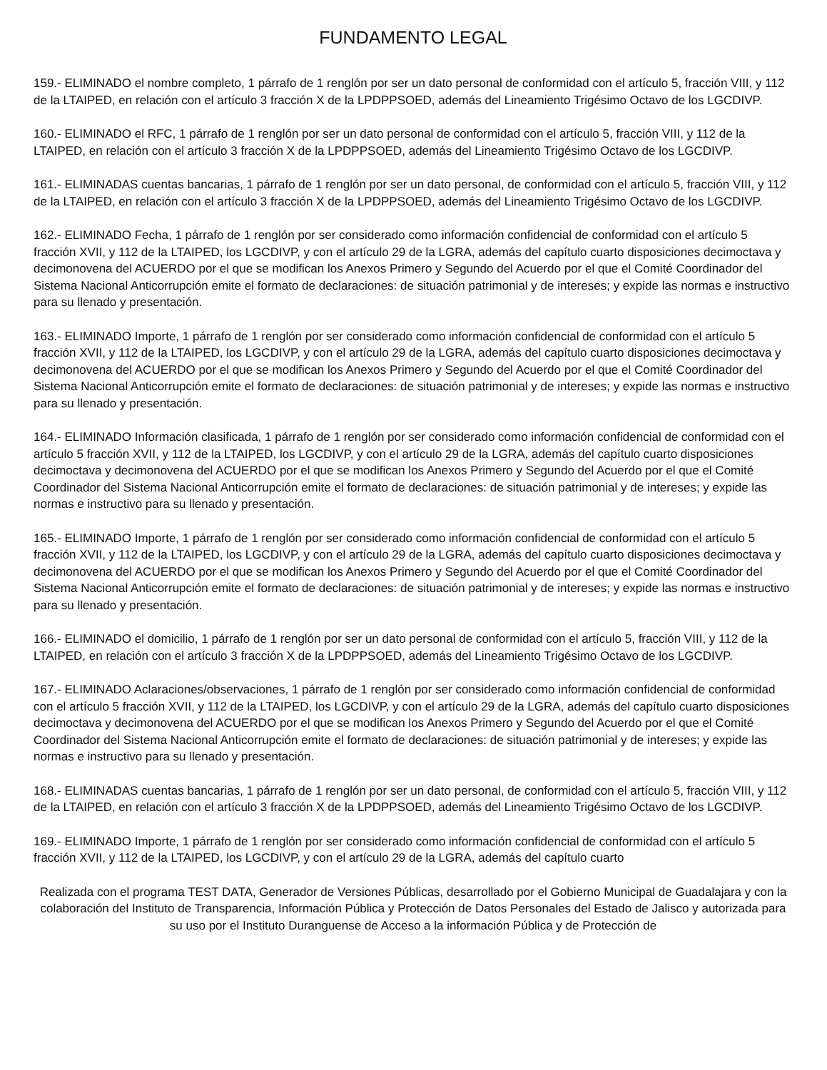FUNDAMENTO LEGAL
159.- ELIMINADO el nombre completo, 1 párrafo de 1 renglón por ser un dato personal de conformidad con el artículo 5, fracción VIII, y 112 de la LTAIPED, en relación con el artículo 3 fracción X de la LPDPPSOED, además del Lineamiento Trigésimo Octavo de los LGCDIVP.
160.- ELIMINADO el RFC, 1 párrafo de 1 renglón por ser un dato personal de conformidad con el artículo 5, fracción VIII, y 112 de la LTAIPED, en relación con el artículo 3 fracción X de la LPDPPSOED, además del Lineamiento Trigésimo Octavo de los LGCDIVP.
161.- ELIMINADAS cuentas bancarias, 1 párrafo de 1 renglón por ser un dato personal, de conformidad con el artículo 5, fracción VIII, y 112 de la LTAIPED, en relación con el artículo 3 fracción X de la LPDPPSOED, además del Lineamiento Trigésimo Octavo de los LGCDIVP.
162.- ELIMINADO Fecha, 1 párrafo de 1 renglón por ser considerado como información confidencial de conformidad con el artículo 5 fracción XVII, y 112 de la LTAIPED, los LGCDIVP, y con el artículo 29 de la LGRA, además del capítulo cuarto disposiciones decimoctava y decimonovena del ACUERDO por el que se modifican los Anexos Primero y Segundo del Acuerdo por el que el Comité Coordinador del Sistema Nacional Anticorrupción emite el formato de declaraciones: de situación patrimonial y de intereses; y expide las normas e instructivo para su llenado y presentación.
163.- ELIMINADO Importe, 1 párrafo de 1 renglón por ser considerado como información confidencial de conformidad con el artículo 5 fracción XVII, y 112 de la LTAIPED, los LGCDIVP, y con el artículo 29 de la LGRA, además del capítulo cuarto disposiciones decimoctava y decimonovena del ACUERDO por el que se modifican los Anexos Primero y Segundo del Acuerdo por el que el Comité Coordinador del Sistema Nacional Anticorrupción emite el formato de declaraciones: de situación patrimonial y de intereses; y expide las normas e instructivo para su llenado y presentación.
164.- ELIMINADO Información clasificada, 1 párrafo de 1 renglón por ser considerado como información confidencial de conformidad con el artículo 5 fracción XVII, y 112 de la LTAIPED, los LGCDIVP, y con el artículo 29 de la LGRA, además del capítulo cuarto disposiciones decimoctava y decimonovena del ACUERDO por el que se modifican los Anexos Primero y Segundo del Acuerdo por el que el Comité Coordinador del Sistema Nacional Anticorrupción emite el formato de declaraciones: de situación patrimonial y de intereses; y expide las normas e instructivo para su llenado y presentación.
165.- ELIMINADO Importe, 1 párrafo de 1 renglón por ser considerado como información confidencial de conformidad con el artículo 5 fracción XVII, y 112 de la LTAIPED, los LGCDIVP, y con el artículo 29 de la LGRA, además del capítulo cuarto disposiciones decimoctava y decimonovena del ACUERDO por el que se modifican los Anexos Primero y Segundo del Acuerdo por el que el Comité Coordinador del Sistema Nacional Anticorrupción emite el formato de declaraciones: de situación patrimonial y de intereses; y expide las normas e instructivo para su llenado y presentación.
166.- ELIMINADO el domicilio, 1 párrafo de 1 renglón por ser un dato personal de conformidad con el artículo 5, fracción VIII, y 112 de la LTAIPED, en relación con el artículo 3 fracción X de la LPDPPSOED, además del Lineamiento Trigésimo Octavo de los LGCDIVP.
167.- ELIMINADO Aclaraciones/observaciones, 1 párrafo de 1 renglón por ser considerado como información confidencial de conformidad con el artículo 5 fracción XVII, y 112 de la LTAIPED, los LGCDIVP, y con el artículo 29 de la LGRA, además del capítulo cuarto disposiciones decimoctava y decimonovena del ACUERDO por el que se modifican los Anexos Primero y Segundo del Acuerdo por el que el Comité Coordinador del Sistema Nacional Anticorrupción emite el formato de declaraciones: de situación patrimonial y de intereses; y expide las normas e instructivo para su llenado y presentación.
168.- ELIMINADAS cuentas bancarias, 1 párrafo de 1 renglón por ser un dato personal, de conformidad con el artículo 5, fracción VIII, y 112 de la LTAIPED, en relación con el artículo 3 fracción X de la LPDPPSOED, además del Lineamiento Trigésimo Octavo de los LGCDIVP.
169.- ELIMINADO Importe, 1 párrafo de 1 renglón por ser considerado como información confidencial de conformidad con el artículo 5 fracción XVII, y 112 de la LTAIPED, los LGCDIVP, y con el artículo 29 de la LGRA, además del capítulo cuarto
Realizada con el programa TEST DATA, Generador de Versiones Públicas, desarrollado por el Gobierno Municipal de Guadalajara y con la colaboración del Instituto de Transparencia, Información Pública y Protección de Datos Personales del Estado de Jalisco y autorizada para su uso por el Instituto Duranguense de Acceso a la información Pública y de Protección de